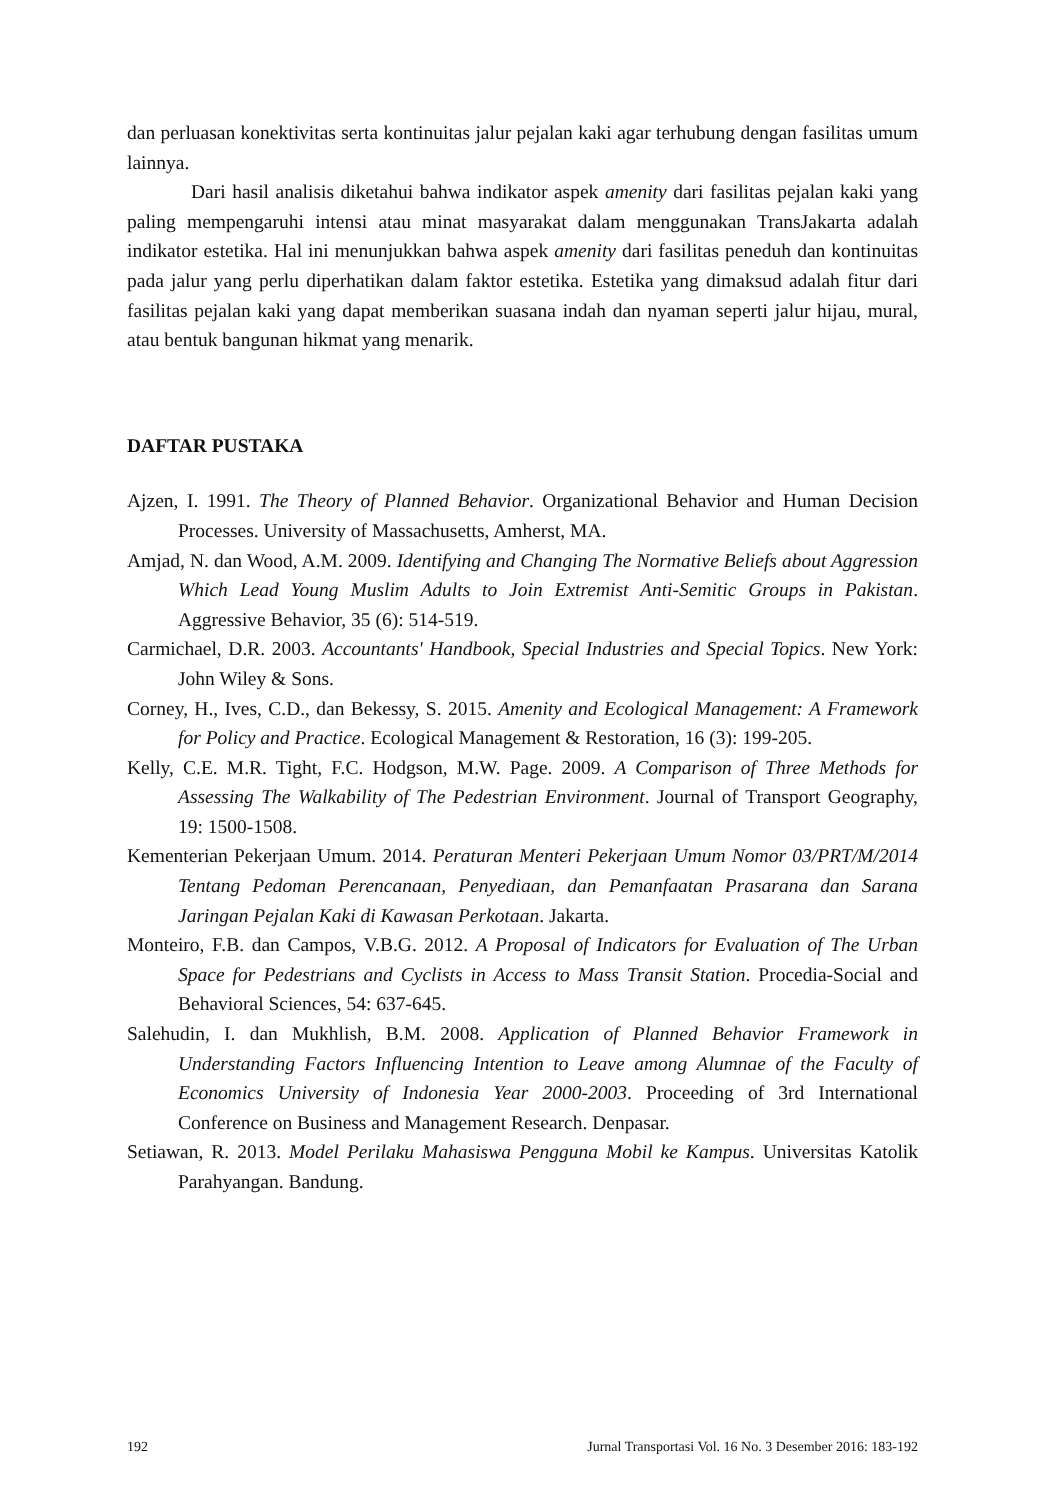dan perluasan konektivitas serta kontinuitas jalur pejalan kaki agar terhubung dengan fasilitas umum lainnya.
Dari hasil analisis diketahui bahwa indikator aspek amenity dari fasilitas pejalan kaki yang paling mempengaruhi intensi atau minat masyarakat dalam menggunakan TransJakarta adalah indikator estetika. Hal ini menunjukkan bahwa aspek amenity dari fasilitas peneduh dan kontinuitas pada jalur yang perlu diperhatikan dalam faktor estetika. Estetika yang dimaksud adalah fitur dari fasilitas pejalan kaki yang dapat memberikan suasana indah dan nyaman seperti jalur hijau, mural, atau bentuk bangunan hikmat yang menarik.
DAFTAR PUSTAKA
Ajzen, I. 1991. The Theory of Planned Behavior. Organizational Behavior and Human Decision Processes. University of Massachusetts, Amherst, MA.
Amjad, N. dan Wood, A.M. 2009. Identifying and Changing The Normative Beliefs about Aggression Which Lead Young Muslim Adults to Join Extremist Anti-Semitic Groups in Pakistan. Aggressive Behavior, 35 (6): 514-519.
Carmichael, D.R. 2003. Accountants' Handbook, Special Industries and Special Topics. New York: John Wiley & Sons.
Corney, H., Ives, C.D., dan Bekessy, S. 2015. Amenity and Ecological Management: A Framework for Policy and Practice. Ecological Management & Restoration, 16 (3): 199-205.
Kelly, C.E. M.R. Tight, F.C. Hodgson, M.W. Page. 2009. A Comparison of Three Methods for Assessing The Walkability of The Pedestrian Environment. Journal of Transport Geography, 19: 1500-1508.
Kementerian Pekerjaan Umum. 2014. Peraturan Menteri Pekerjaan Umum Nomor 03/PRT/M/2014 Tentang Pedoman Perencanaan, Penyediaan, dan Pemanfaatan Prasarana dan Sarana Jaringan Pejalan Kaki di Kawasan Perkotaan. Jakarta.
Monteiro, F.B. dan Campos, V.B.G. 2012. A Proposal of Indicators for Evaluation of The Urban Space for Pedestrians and Cyclists in Access to Mass Transit Station. Procedia-Social and Behavioral Sciences, 54: 637-645.
Salehudin, I. dan Mukhlish, B.M. 2008. Application of Planned Behavior Framework in Understanding Factors Influencing Intention to Leave among Alumnae of the Faculty of Economics University of Indonesia Year 2000-2003. Proceeding of 3rd International Conference on Business and Management Research. Denpasar.
Setiawan, R. 2013. Model Perilaku Mahasiswa Pengguna Mobil ke Kampus. Universitas Katolik Parahyangan. Bandung.
192 Jurnal Transportasi Vol. 16 No. 3 Desember 2016: 183-192